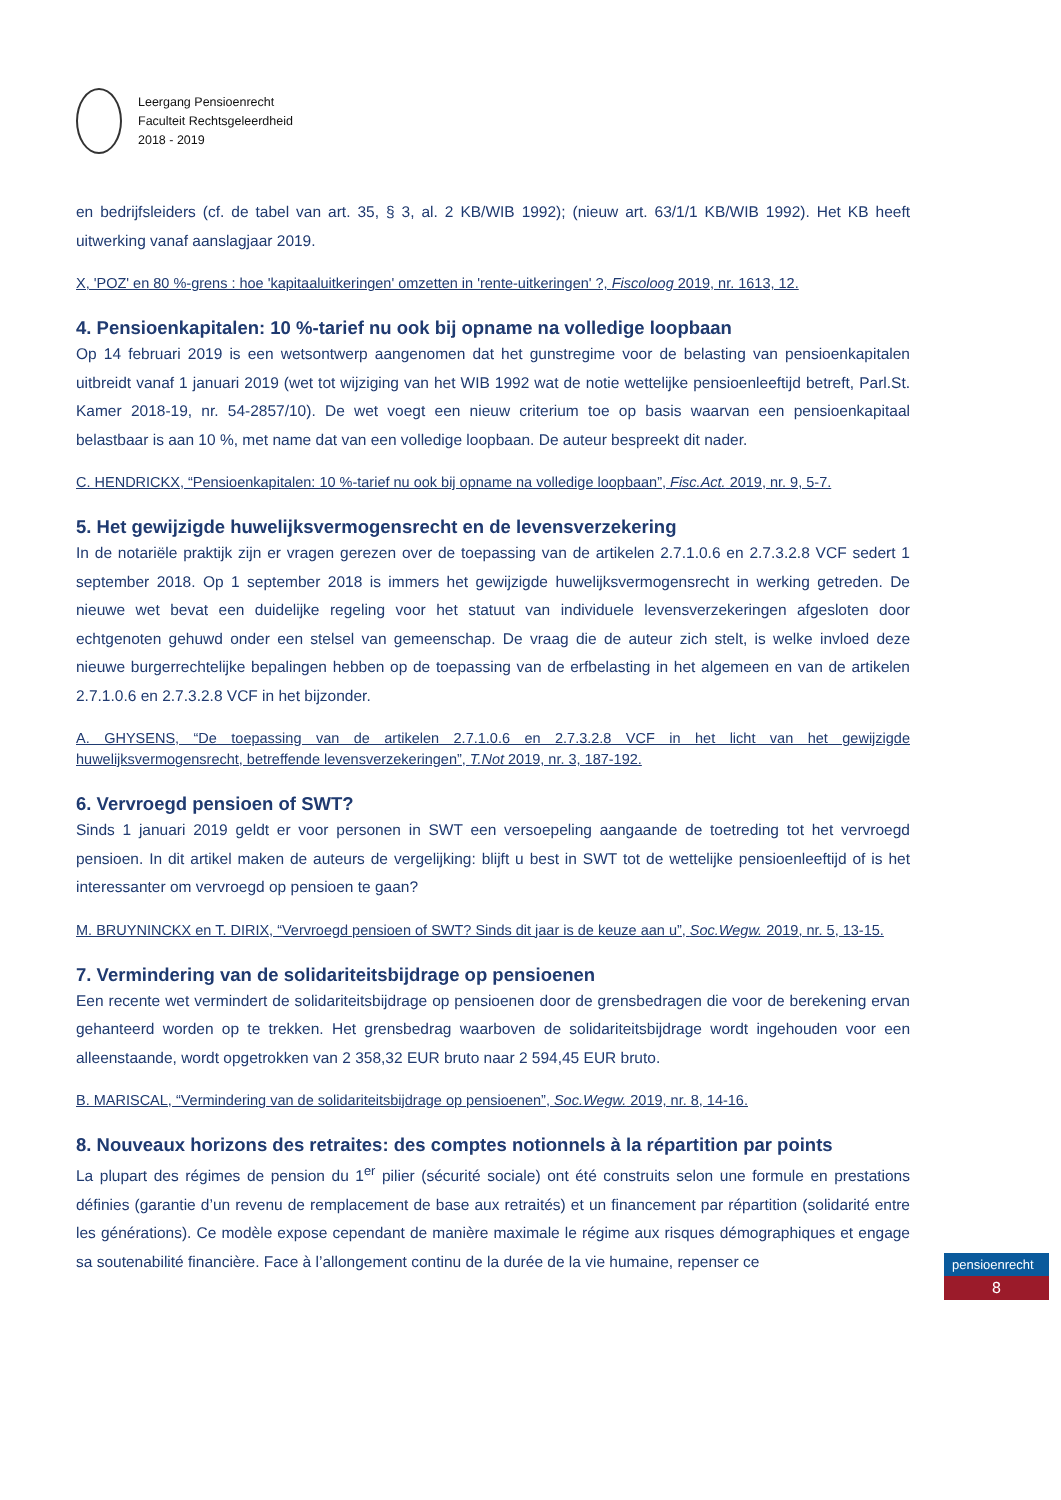Leergang Pensioenrecht
Faculteit Rechtsgeleerdheid
2018 - 2019
en bedrijfsleiders (cf. de tabel van art. 35, § 3, al. 2 KB/WIB 1992); (nieuw art. 63/1/1 KB/WIB 1992). Het KB heeft uitwerking vanaf aanslagjaar 2019.
X, 'POZ' en 80 %-grens : hoe 'kapitaaluitkeringen' omzetten in 'rente-uitkeringen' ?, Fiscoloog 2019, nr. 1613, 12.
4. Pensioenkapitalen: 10 %-tarief nu ook bij opname na volledige loopbaan
Op 14 februari 2019 is een wetsontwerp aangenomen dat het gunstregime voor de belasting van pensioenkapitalen uitbreidt vanaf 1 januari 2019 (wet tot wijziging van het WIB 1992 wat de notie wettelijke pensioenleeftijd betreft, Parl.St. Kamer 2018-19, nr. 54-2857/10). De wet voegt een nieuw criterium toe op basis waarvan een pensioenkapitaal belastbaar is aan 10 %, met name dat van een volledige loopbaan. De auteur bespreekt dit nader.
C. HENDRICKX, “Pensioenkapitalen: 10 %-tarief nu ook bij opname na volledige loopbaan”, Fisc.Act. 2019, nr. 9, 5-7.
5. Het gewijzigde huwelijksvermogensrecht en de levensverzekering
In de notariële praktijk zijn er vragen gerezen over de toepassing van de artikelen 2.7.1.0.6 en 2.7.3.2.8 VCF sedert 1 september 2018. Op 1 september 2018 is immers het gewijzigde huwelijksvermogensrecht in werking getreden. De nieuwe wet bevat een duidelijke regeling voor het statuut van individuele levensverzekeringen afgesloten door echtgenoten gehuwd onder een stelsel van gemeenschap. De vraag die de auteur zich stelt, is welke invloed deze nieuwe burgerrechtelijke bepalingen hebben op de toepassing van de erfbelasting in het algemeen en van de artikelen 2.7.1.0.6 en 2.7.3.2.8 VCF in het bijzonder.
A. GHYSENS, “De toepassing van de artikelen 2.7.1.0.6 en 2.7.3.2.8 VCF in het licht van het gewijzigde huwelijksvermogensrecht, betreffende levensverzekeringen”, T.Not 2019, nr. 3, 187-192.
6. Vervroegd pensioen of SWT?
Sinds 1 januari 2019 geldt er voor personen in SWT een versoepeling aangaande de toetreding tot het vervroegd pensioen. In dit artikel maken de auteurs de vergelijking: blijft u best in SWT tot de wettelijke pensioenleeftijd of is het interessanter om vervroegd op pensioen te gaan?
M. BRUYNINCKX en T. DIRIX, “Vervroegd pensioen of SWT? Sinds dit jaar is de keuze aan u”, Soc.Wegw. 2019, nr. 5, 13-15.
7. Vermindering van de solidariteitsbijdrage op pensioenen
Een recente wet vermindert de solidariteitsbijdrage op pensioenen door de grensbedragen die voor de berekening ervan gehanteerd worden op te trekken. Het grensbedrag waarboven de solidariteitsbijdrage wordt ingehouden voor een alleenstaande, wordt opgetrokken van 2 358,32 EUR bruto naar 2 594,45 EUR bruto.
B. MARISCAL, “Vermindering van de solidariteitsbijdrage op pensioenen”, Soc.Wegw. 2019, nr. 8, 14-16.
8. Nouveaux horizons des retraites: des comptes notionnels à la répartition par points
La plupart des régimes de pension du 1<sup>er</sup> pilier (sécurité sociale) ont été construits selon une formule en prestations définies (garantie d’un revenu de remplacement de base aux retraités) et un financement par répartition (solidarité entre les générations). Ce modèle expose cependant de manière maximale le régime aux risques démographiques et engage sa soutenabilité financière. Face à l’allongement continu de la durée de la vie humaine, repenser ce
pensioenrecht
8